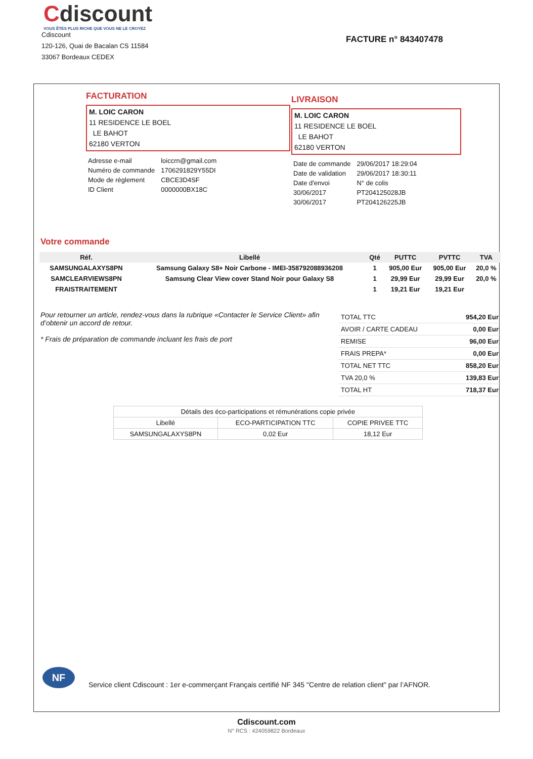Cdiscount
VOUS ÊTES PLUS RICHE QUE VOUS NE LE CROYEZ
Cdiscount
120-126, Quai de Bacalan CS 11584
33067 Bordeaux CEDEX
FACTURE n° 843407478
FACTURATION
M. LOIC CARON
11 RESIDENCE LE BOEL
LE BAHOT
62180 VERTON
LIVRAISON
M. LOIC CARON
11 RESIDENCE LE BOEL
LE BAHOT
62180 VERTON
| Adresse e-mail | loiccrn@gmail.com |
| Numéro de commande | 1706291829Y55DI |
| Mode de règlement | CBCE3D4SF |
| ID Client | 0000000BX18C |
| Date de commande | 29/06/2017 18:29:04 |
| Date de validation | 29/06/2017 18:30:11 |
| Date d'envoi | N° de colis |
| 30/06/2017 | PT204125028JB |
| 30/06/2017 | PT204126225JB |
Votre commande
| Réf. | Libellé | Qté | PUTTC | PVTTC | TVA |
| --- | --- | --- | --- | --- | --- |
| SAMSUNGALAXYS8PN | Samsung Galaxy S8+ Noir Carbone - IMEI-358792088936208 | 1 | 905,00 Eur | 905,00 Eur | 20,0 % |
| SAMCLEARVIEWS8PN | Samsung Clear View cover Stand Noir pour Galaxy S8 | 1 | 29,99 Eur | 29,99 Eur | 20,0 % |
| FRAISTRAITEMENT | | 1 | 19,21 Eur | 19,21 Eur | |
Pour retourner un article, rendez-vous dans la rubrique «Contacter le Service Client» afin d’obtenir un accord de retour.
* Frais de préparation de commande incluant les frais de port
| TOTAL TTC | 954,20 Eur |
| AVOIR / CARTE CADEAU | 0,00 Eur |
| REMISE | 96,00 Eur |
| FRAIS PREPA* | 0,00 Eur |
| TOTAL NET TTC | 858,20 Eur |
| TVA 20,0 % | 139,83 Eur |
| TOTAL HT | 718,37 Eur |
| Détails des éco-participations et rémunérations copie privée | | |
| --- | --- | --- |
| Libellé | ECO-PARTICIPATION TTC | COPIE PRIVEE TTC |
| SAMSUNGALAXYS8PN | 0,02 Eur | 18,12 Eur |
NF
Service client Cdiscount : 1er e-commerçant Français certifié NF 345 "Centre de relation client" par l’AFNOR.
Cdiscount.com
N° RCS : 424059822 Bordeaux